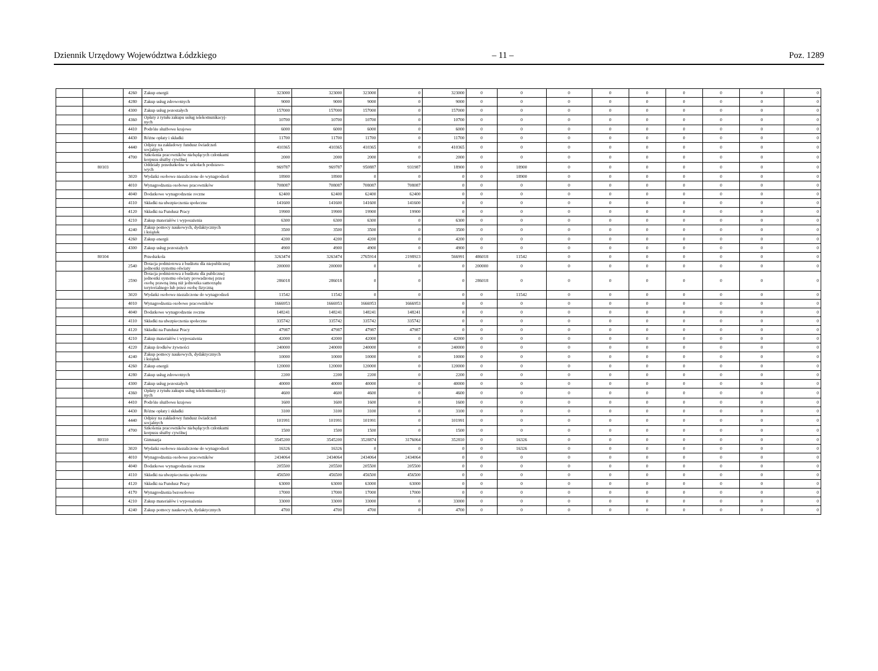Dziennik Urzędowy Województwa Łódzkiego – 11 – Poz. 1289
| | | 4260 | Zakup energii | 323000 | 323000 | 323000 | 0 | 323000 | 0 | 0 | 0 | 0 | 0 | 0 | 0 | 0 | 0 |
| | | 4280 | Zakup usług zdrowotnych | 9000 | 9000 | 9000 | 0 | 9000 | 0 | 0 | 0 | 0 | 0 | 0 | 0 | 0 | 0 |
| | | 4300 | Zakup usług pozostałych | 157000 | 157000 | 157000 | 0 | 157000 | 0 | 0 | 0 | 0 | 0 | 0 | 0 | 0 | 0 |
| | | 4360 | Opłaty z tytułu zakupu usług telekomunikacyj- nych | 10700 | 10700 | 10700 | 0 | 10700 | 0 | 0 | 0 | 0 | 0 | 0 | 0 | 0 | 0 |
| | | 4410 | Podróże służbowe krajowe | 6000 | 6000 | 6000 | 0 | 6000 | 0 | 0 | 0 | 0 | 0 | 0 | 0 | 0 | 0 |
| | | 4430 | Różne opłaty i składki | 11700 | 11700 | 11700 | 0 | 11700 | 0 | 0 | 0 | 0 | 0 | 0 | 0 | 0 | 0 |
| | | 4440 | Odpisy na zakładowy fundusz świadczeń socjalnych | 410365 | 410365 | 410365 | 0 | 410365 | 0 | 0 | 0 | 0 | 0 | 0 | 0 | 0 | 0 |
| | | 4700 | Szkolenia pracowników niebędących członkami korpusu służby cywilnej | 2000 | 2000 | 2000 | 0 | 2000 | 0 | 0 | 0 | 0 | 0 | 0 | 0 | 0 | 0 |
| | 80103 | | Oddziały przedszkolne w szkołach podstawo- wych | 969787 | 969787 | 950887 | 931987 | 18900 | 0 | 18900 | 0 | 0 | 0 | 0 | 0 | 0 | 0 |
| | | 3020 | Wydatki osobowe niezaliczone do wynagrodzeń | 18900 | 18900 | 0 | 0 | 0 | 0 | 18900 | 0 | 0 | 0 | 0 | 0 | 0 | 0 |
| | | 4010 | Wynagrodzenia osobowe pracowników | 708087 | 708087 | 708087 | 708087 | 0 | 0 | 0 | 0 | 0 | 0 | 0 | 0 | 0 | 0 |
| | | 4040 | Dodatkowe wynagrodzenie roczne | 62400 | 62400 | 62400 | 62400 | 0 | 0 | 0 | 0 | 0 | 0 | 0 | 0 | 0 | 0 |
| | | 4110 | Składki na ubezpieczenia społeczne | 141600 | 141600 | 141600 | 141600 | 0 | 0 | 0 | 0 | 0 | 0 | 0 | 0 | 0 | 0 |
| | | 4120 | Składki na Fundusz Pracy | 19900 | 19900 | 19900 | 19900 | 0 | 0 | 0 | 0 | 0 | 0 | 0 | 0 | 0 | 0 |
| | | 4210 | Zakup materiałów i wyposażenia | 6300 | 6300 | 6300 | 0 | 6300 | 0 | 0 | 0 | 0 | 0 | 0 | 0 | 0 | 0 |
| | | 4240 | Zakup pomocy naukowych, dydaktycznych i książek | 3500 | 3500 | 3500 | 0 | 3500 | 0 | 0 | 0 | 0 | 0 | 0 | 0 | 0 | 0 |
| | | 4260 | Zakup energii | 4200 | 4200 | 4200 | 0 | 4200 | 0 | 0 | 0 | 0 | 0 | 0 | 0 | 0 | 0 |
| | | 4300 | Zakup usług pozostałych | 4900 | 4900 | 4900 | 0 | 4900 | 0 | 0 | 0 | 0 | 0 | 0 | 0 | 0 | 0 |
| | 80104 | | Przedszkola | 3263474 | 3263474 | 2765914 | 2198923 | 566991 | 486018 | 11542 | 0 | 0 | 0 | 0 | 0 | 0 | 0 |
| | | 2540 | Dotacja podmiotowa z budżetu dla niepublicznej jednostki systemu oświaty | 200000 | 200000 | 0 | 0 | 0 | 200000 | 0 | 0 | 0 | 0 | 0 | 0 | 0 | 0 |
| | | 2590 | Dotacja podmiotowa z budżetu dla publicznej jednostki systemu oświaty prowadzonej przez osobę prawną inną niż jednostka samorządu terytorialnego lub przez osobę fizyczną | 286018 | 286018 | 0 | 0 | 0 | 286018 | 0 | 0 | 0 | 0 | 0 | 0 | 0 | 0 |
| | | 3020 | Wydatki osobowe niezaliczone do wynagrodzeń | 11542 | 11542 | 0 | 0 | 0 | 0 | 11542 | 0 | 0 | 0 | 0 | 0 | 0 | 0 |
| | | 4010 | Wynagrodzenia osobowe pracowników | 1666953 | 1666953 | 1666953 | 1666953 | 0 | 0 | 0 | 0 | 0 | 0 | 0 | 0 | 0 | 0 |
| | | 4040 | Dodatkowe wynagrodzenie roczne | 148241 | 148241 | 148241 | 148241 | 0 | 0 | 0 | 0 | 0 | 0 | 0 | 0 | 0 | 0 |
| | | 4110 | Składki na ubezpieczenia społeczne | 335742 | 335742 | 335742 | 335742 | 0 | 0 | 0 | 0 | 0 | 0 | 0 | 0 | 0 | 0 |
| | | 4120 | Składki na Fundusz Pracy | 47987 | 47987 | 47987 | 47987 | 0 | 0 | 0 | 0 | 0 | 0 | 0 | 0 | 0 | 0 |
| | | 4210 | Zakup materiałów i wyposażenia | 42000 | 42000 | 42000 | 0 | 42000 | 0 | 0 | 0 | 0 | 0 | 0 | 0 | 0 | 0 |
| | | 4220 | Zakup środków żywności | 240000 | 240000 | 240000 | 0 | 240000 | 0 | 0 | 0 | 0 | 0 | 0 | 0 | 0 | 0 |
| | | 4240 | Zakup pomocy naukowych, dydaktycznych i książek | 10000 | 10000 | 10000 | 0 | 10000 | 0 | 0 | 0 | 0 | 0 | 0 | 0 | 0 | 0 |
| | | 4260 | Zakup energii | 120000 | 120000 | 120000 | 0 | 120000 | 0 | 0 | 0 | 0 | 0 | 0 | 0 | 0 | 0 |
| | | 4280 | Zakup usług zdrowotnych | 2200 | 2200 | 2200 | 0 | 2200 | 0 | 0 | 0 | 0 | 0 | 0 | 0 | 0 | 0 |
| | | 4300 | Zakup usług pozostałych | 40000 | 40000 | 40000 | 0 | 40000 | 0 | 0 | 0 | 0 | 0 | 0 | 0 | 0 | 0 |
| | | 4360 | Opłaty z tytułu zakupu usług telekomunikacyj- nych | 4600 | 4600 | 4600 | 0 | 4600 | 0 | 0 | 0 | 0 | 0 | 0 | 0 | 0 | 0 |
| | | 4410 | Podróże służbowe krajowe | 1600 | 1600 | 1600 | 0 | 1600 | 0 | 0 | 0 | 0 | 0 | 0 | 0 | 0 | 0 |
| | | 4430 | Różne opłaty i składki | 3100 | 3100 | 3100 | 0 | 3100 | 0 | 0 | 0 | 0 | 0 | 0 | 0 | 0 | 0 |
| | | 4440 | Odpisy na zakładowy fundusz świadczeń socjalnych | 101991 | 101991 | 101991 | 0 | 101991 | 0 | 0 | 0 | 0 | 0 | 0 | 0 | 0 | 0 |
| | | 4700 | Szkolenia pracowników niebędących członkami korpusu służby cywilnej | 1500 | 1500 | 1500 | 0 | 1500 | 0 | 0 | 0 | 0 | 0 | 0 | 0 | 0 | 0 |
| | 80110 | | Gimnazja | 3545200 | 3545200 | 3528874 | 3176064 | 352810 | 0 | 16326 | 0 | 0 | 0 | 0 | 0 | 0 | 0 |
| | | 3020 | Wydatki osobowe niezaliczone do wynagrodzeń | 16326 | 16326 | 0 | 0 | 0 | 0 | 16326 | 0 | 0 | 0 | 0 | 0 | 0 | 0 |
| | | 4010 | Wynagrodzenia osobowe pracowników | 2434064 | 2434064 | 2434064 | 2434064 | 0 | 0 | 0 | 0 | 0 | 0 | 0 | 0 | 0 | 0 |
| | | 4040 | Dodatkowe wynagrodzenie roczne | 205500 | 205500 | 205500 | 205500 | 0 | 0 | 0 | 0 | 0 | 0 | 0 | 0 | 0 | 0 |
| | | 4110 | Składki na ubezpieczenia społeczne | 456500 | 456500 | 456500 | 456500 | 0 | 0 | 0 | 0 | 0 | 0 | 0 | 0 | 0 | 0 |
| | | 4120 | Składki na Fundusz Pracy | 63000 | 63000 | 63000 | 63000 | 0 | 0 | 0 | 0 | 0 | 0 | 0 | 0 | 0 | 0 |
| | | 4170 | Wynagrodzenia bezosobowe | 17000 | 17000 | 17000 | 17000 | 0 | 0 | 0 | 0 | 0 | 0 | 0 | 0 | 0 | 0 |
| | | 4210 | Zakup materiałów i wyposażenia | 33000 | 33000 | 33000 | 0 | 33000 | 0 | 0 | 0 | 0 | 0 | 0 | 0 | 0 | 0 |
| | | 4240 | Zakup pomocy naukowych, dydaktycznych | 4700 | 4700 | 4700 | 0 | 4700 | 0 | 0 | 0 | 0 | 0 | 0 | 0 | 0 | 0 |